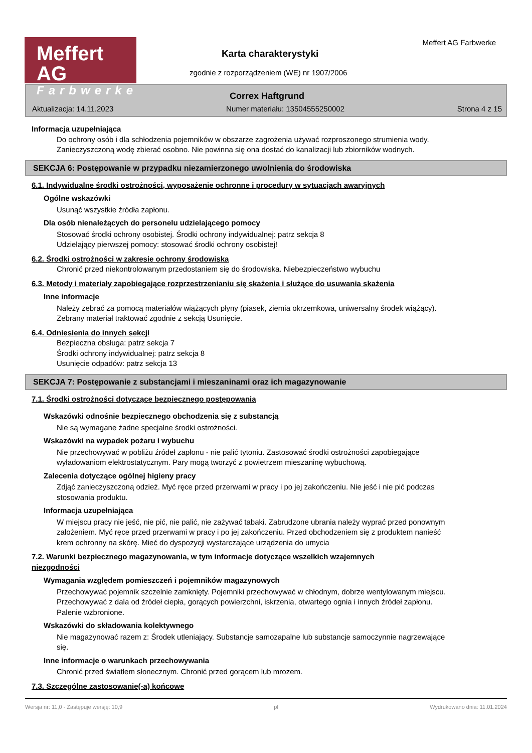Meffert AG
Farbwerke
Meffert AG Farbwerke
Karta charakterystyki
zgodnie z rozporządzeniem (WE) nr 1907/2006
Correx Haftgrund
Aktualizacja: 14.11.2023 Numer materiału: 13504555250002 Strona 4 z 15
Informacja uzupełniająca
Do ochrony osób i dla schłodzenia pojemników w obszarze zagrożenia używać rozproszonego strumienia wody. Zanieczyszczoną wodę zbierać osobno. Nie powinna się ona dostać do kanalizacji lub zbiorników wodnych.
SEKCJA 6: Postępowanie w przypadku niezamierzonego uwolnienia do środowiska
6.1. Indywidualne środki ostrożności, wyposażenie ochronne i procedury w sytuacjach awaryjnych
Ogólne wskazówki
Usunąć wszystkie źródła zapłonu.
Dla osób nienależących do personelu udzielającego pomocy
Stosować środki ochrony osobistej. Środki ochrony indywidualnej: patrz sekcja 8
Udzielający pierwszej pomocy: stosować środki ochrony osobistej!
6.2. Środki ostrożności w zakresie ochrony środowiska
Chronić przed niekontrolowanym przedostaniem się do środowiska. Niebezpieczeństwo wybuchu
6.3. Metody i materiały zapobiegające rozprzestrzenianiu się skażenia i służące do usuwania skażenia
Inne informacje
Należy zebrać za pomocą materiałów wiążących płyny (piasek, ziemia okrzemkowa, uniwersalny środek wiążący). Zebrany materiał traktować zgodnie z sekcją Usunięcie.
6.4. Odniesienia do innych sekcji
Bezpieczna obsługa: patrz sekcja 7
Środki ochrony indywidualnej: patrz sekcja 8
Usunięcie odpadów: patrz sekcja 13
SEKCJA 7: Postępowanie z substancjami i mieszaninami oraz ich magazynowanie
7.1. Środki ostrożności dotyczące bezpiecznego postępowania
Wskazówki odnośnie bezpiecznego obchodzenia się z substancją
Nie są wymagane żadne specjalne środki ostrożności.
Wskazówki na wypadek pożaru i wybuchu
Nie przechowywać w pobliżu źródeł zapłonu - nie palić tytoniu. Zastosować środki ostrożności zapobiegające wyładowaniom elektrostatycznym. Pary mogą tworzyć z powietrzem mieszaninę wybuchową.
Zalecenia dotyczące ogólnej higieny pracy
Zdjąć zanieczyszczoną odzież. Myć ręce przed przerwami w pracy i po jej zakończeniu. Nie jeść i nie pić podczas stosowania produktu.
Informacja uzupełniająca
W miejscu pracy nie jeść, nie pić, nie palić, nie zażywać tabaki. Zabrudzone ubrania należy wyprać przed ponownym założeniem. Myć ręce przed przerwami w pracy i po jej zakończeniu. Przed obchodzeniem się z produktem nanieść krem ochronny na skórę. Mieć do dyspozycji wystarczające urządzenia do umycia
7.2. Warunki bezpiecznego magazynowania, w tym informacje dotyczące wszelkich wzajemnych
niezgodności
Wymagania względem pomieszczeń i pojemników magazynowych
Przechowywać pojemnik szczelnie zamknięty. Pojemniki przechowywać w chłodnym, dobrze wentylowanym miejscu. Przechowywać z dala od źródeł ciepła, gorących powierzchni, iskrzenia, otwartego ognia i innych źródeł zapłonu. Palenie wzbronione.
Wskazówki do składowania kolektywnego
Nie magazynować razem z: Środek utleniający. Substancje samozapalne lub substancje samoczynnie nagrzewające się.
Inne informacje o warunkach przechowywania
Chronić przed światłem słonecznym. Chronić przed gorącem lub mrozem.
7.3. Szczególne zastosowanie(-a) końcowe
Wersja nr: 11,0 - Zastępuje wersję: 10,9 pl Wydrukowano dnia: 11.01.2024